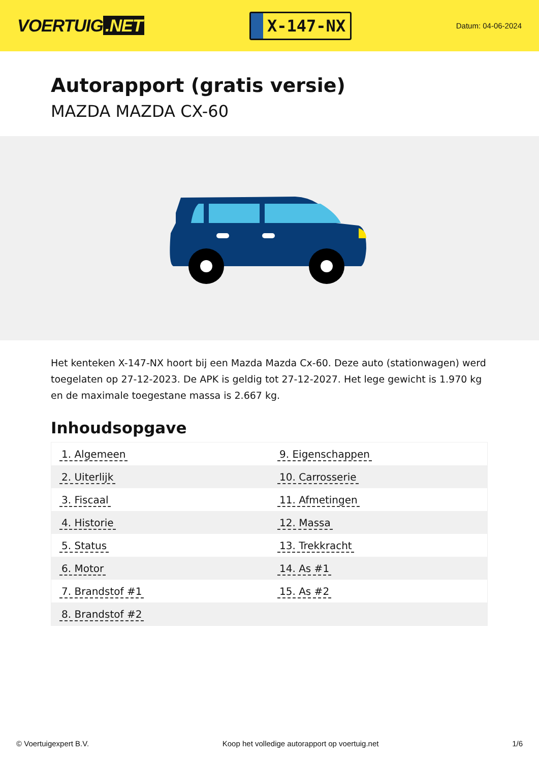VOERTUIG.NET
X-147-NX
Datum: 04-06-2024
Autorapport (gratis versie)
MAZDA MAZDA CX-60
Het kenteken X-147-NX hoort bij een Mazda Mazda Cx-60. Deze auto (stationwagen) werd toegelaten op 27-12-2023. De APK is geldig tot 27-12-2027. Het lege gewicht is 1.970 kg en de maximale toegestane massa is 2.667 kg.
Inhoudsopgave
| 1. Algemeen | 9. Eigenschappen |
| 2. Uiterlijk | 10. Carrosserie |
| 3. Fiscaal | 11. Afmetingen |
| 4. Historie | 12. Massa |
| 5. Status | 13. Trekkracht |
| 6. Motor | 14. As #1 |
| 7. Brandstof #1 | 15. As #2 |
| 8. Brandstof #2 | |
© Voertuigexpert B.V. Koop het volledige autorapport op voertuig.net 1/6